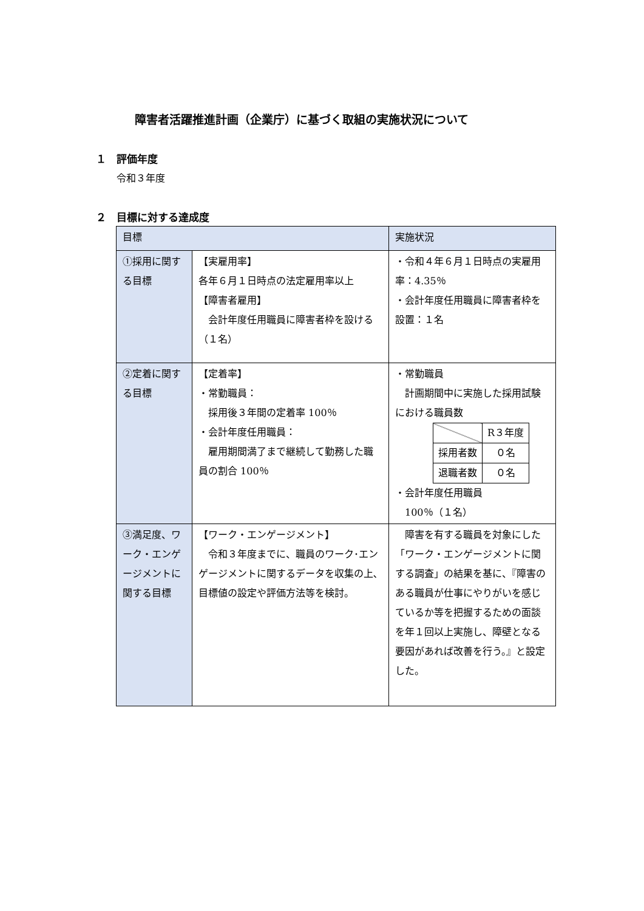障害者活躍推進計画（企業庁）に基づく取組の実施状況について
１　評価年度
令和３年度
２　目標に対する達成度
| 目標 | | 実施状況 |
| --- | --- | --- |
| ①採用に関する目標 | 【実雇用率】 各年６月１日時点の法定雇用率以上 【障害者雇用】 会計年度任用職員に障害者枠を設ける（１名） | ・令和４年６月１日時点の実雇用率：4.35％ ・会計年度任用職員に障害者枠を設置：１名 |
| ②定着に関する目標 | 【定着率】 ・常勤職員： 採用後３年間の定着率 100％ ・会計年度任用職員： 雇用期間満了まで継続して勤務した職員の割合 100％ | ・常勤職員 計画期間中に実施した採用試験における職員数 / / R３年度 / / 採用者数 / ０名 / / 退職者数 / ０名 / ・会計年度任用職員 100％（１名） |
| ③満足度、ワーク・エンゲージメントに関する目標 | 【ワーク・エンゲージメント】 令和３年度までに、職員のワーク･エンゲージメントに関するデータを収集の上､目標値の設定や評価方法等を検討。 | 障害を有する職員を対象にした「ワーク・エンゲージメントに関する調査」の結果を基に、『障害のある職員が仕事にやりがいを感じているか等を把握するための面談を年１回以上実施し、障壁となる要因があれば改善を行う。』と設定した。 |